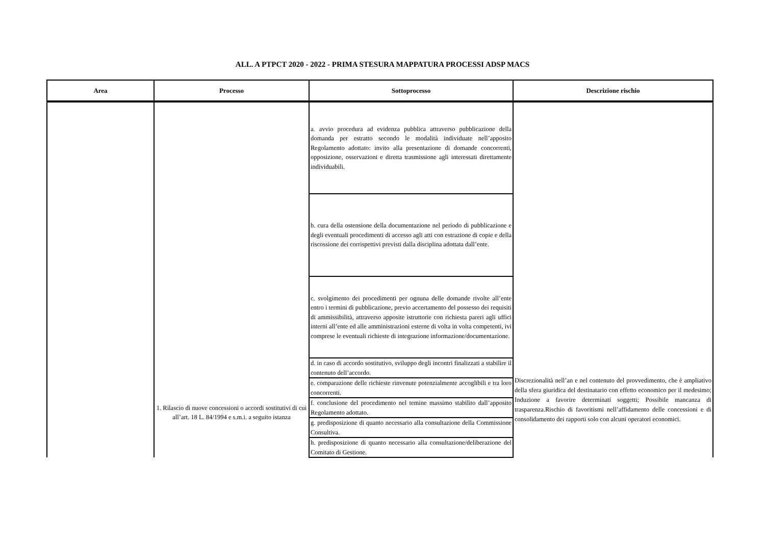ALL. A PTPCT 2020 - 2022 - PRIMA STESURA MAPPATURA PROCESSI ADSP MACS
| Area | Processo | Sottoprocesso | Descrizione rischio |
| --- | --- | --- | --- |
| | 1. Rilascio di nuove concessioni o accordi sostitutivi di cui all’art. 18 L. 84/1994 e s.m.i. a seguito istanza | a. avvio procedura ad evidenza pubblica attraverso pubblicazione della domanda per estratto secondo le modalità individuate nell’apposito Regolamento adottato: invito alla presentazione di domande concorrenti, opposizione, osservazioni e diretta trasmissione agli interessati direttamente individuabili. | Discrezionalità nell’an e nel contenuto del provvedimento, che è ampliativo della sfera giuridica del destinatario con effetto economico per il medesimo; Induzione a favorire determinati soggetti; Possibile mancanza di trasparenza.Rischio di favoritismi nell’affidamento delle concessioni e di consolidamento dei rapporti solo con alcuni operatori economici. |
| | | b. cura della ostensione della documentazione nel periodo di pubblicazione e degli eventuali procedimenti di accesso agli atti con estrazione di copie e della riscossione dei corrispettivi previsti dalla disciplina adottata dall’ente. | |
| | | c. svolgimento dei procedimenti per ognuna delle domande rivolte all’ente entro i termini di pubblicazione, previo accertamento del possesso dei requisiti di ammissibilità, attraverso apposite istruttorie con richiesta pareri agli uffici interni all’ente ed alle amministrazioni esterne di volta in volta competenti, ivi comprese le eventuali richieste di integrazione informazione/documentazione. | |
| | | d. in caso di accordo sostitutivo, sviluppo degli incontri finalizzati a stabilire il contenuto dell’accordo. | |
| | | e. comparazione delle richieste rinvenute potenzialmente accoglibili e tra loro concorrenti. | |
| | | f. conclusione del procedimento nel temine massimo stabilito dall’apposito Regolamento adottato. | |
| | | g. predisposizione di quanto necessario alla consultazione della Commissione Consultiva. | |
| | | h. predisposizione di quanto necessario alla consultazione/deliberazione del Comitato di Gestione. | |